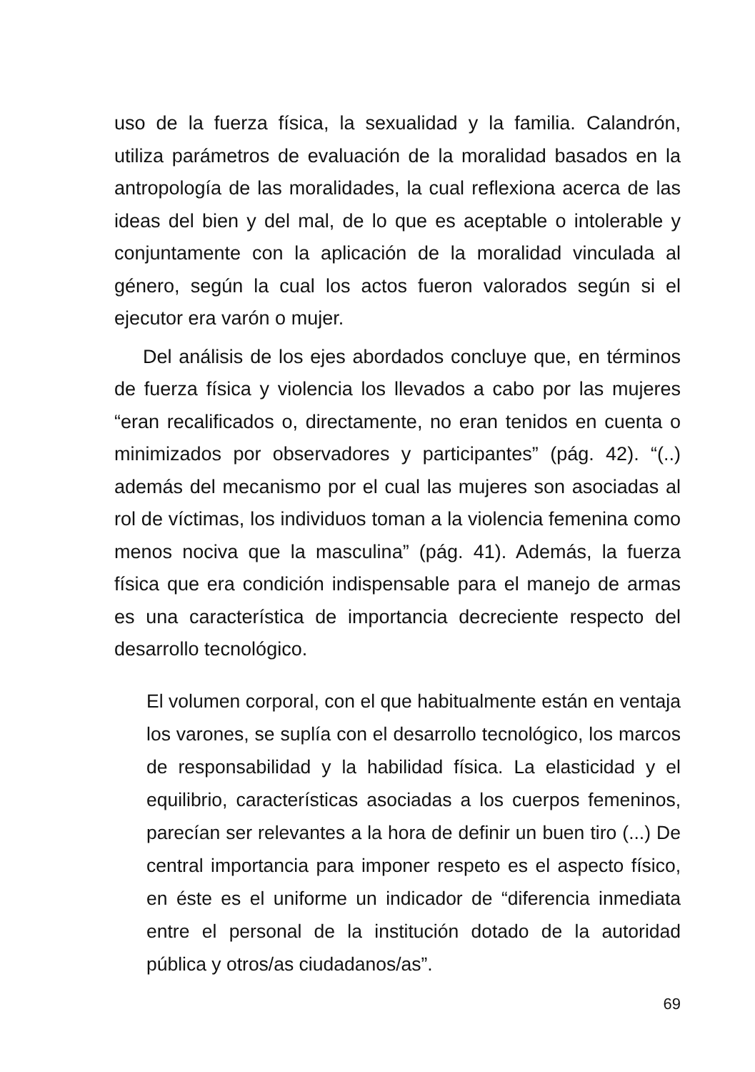uso de la fuerza física, la sexualidad y la familia. Calandrón, utiliza parámetros de evaluación de la moralidad basados en la antropología de las moralidades, la cual reflexiona acerca de las ideas del bien y del mal, de lo que es aceptable o intolerable y conjuntamente con la aplicación de la moralidad vinculada al género, según la cual los actos fueron valorados según si el ejecutor era varón o mujer.
Del análisis de los ejes abordados concluye que, en términos de fuerza física y violencia los llevados a cabo por las mujeres “eran recalificados o, directamente, no eran tenidos en cuenta o minimizados por observadores y participantes” (pág. 42). “(..) además del mecanismo por el cual las mujeres son asociadas al rol de víctimas, los individuos toman a la violencia femenina como menos nociva que la masculina” (pág. 41). Además, la fuerza física que era condición indispensable para el manejo de armas es una característica de importancia decreciente respecto del desarrollo tecnológico.
El volumen corporal, con el que habitualmente están en ventaja los varones, se suplía con el desarrollo tecnológico, los marcos de responsabilidad y la habilidad física. La elasticidad y el equilibrio, características asociadas a los cuerpos femeninos, parecían ser relevantes a la hora de definir un buen tiro (...) De central importancia para imponer respeto es el aspecto físico, en éste es el uniforme un indicador de “diferencia inmediata entre el personal de la institución dotado de la autoridad pública y otros/as ciudadanos/as”.
69